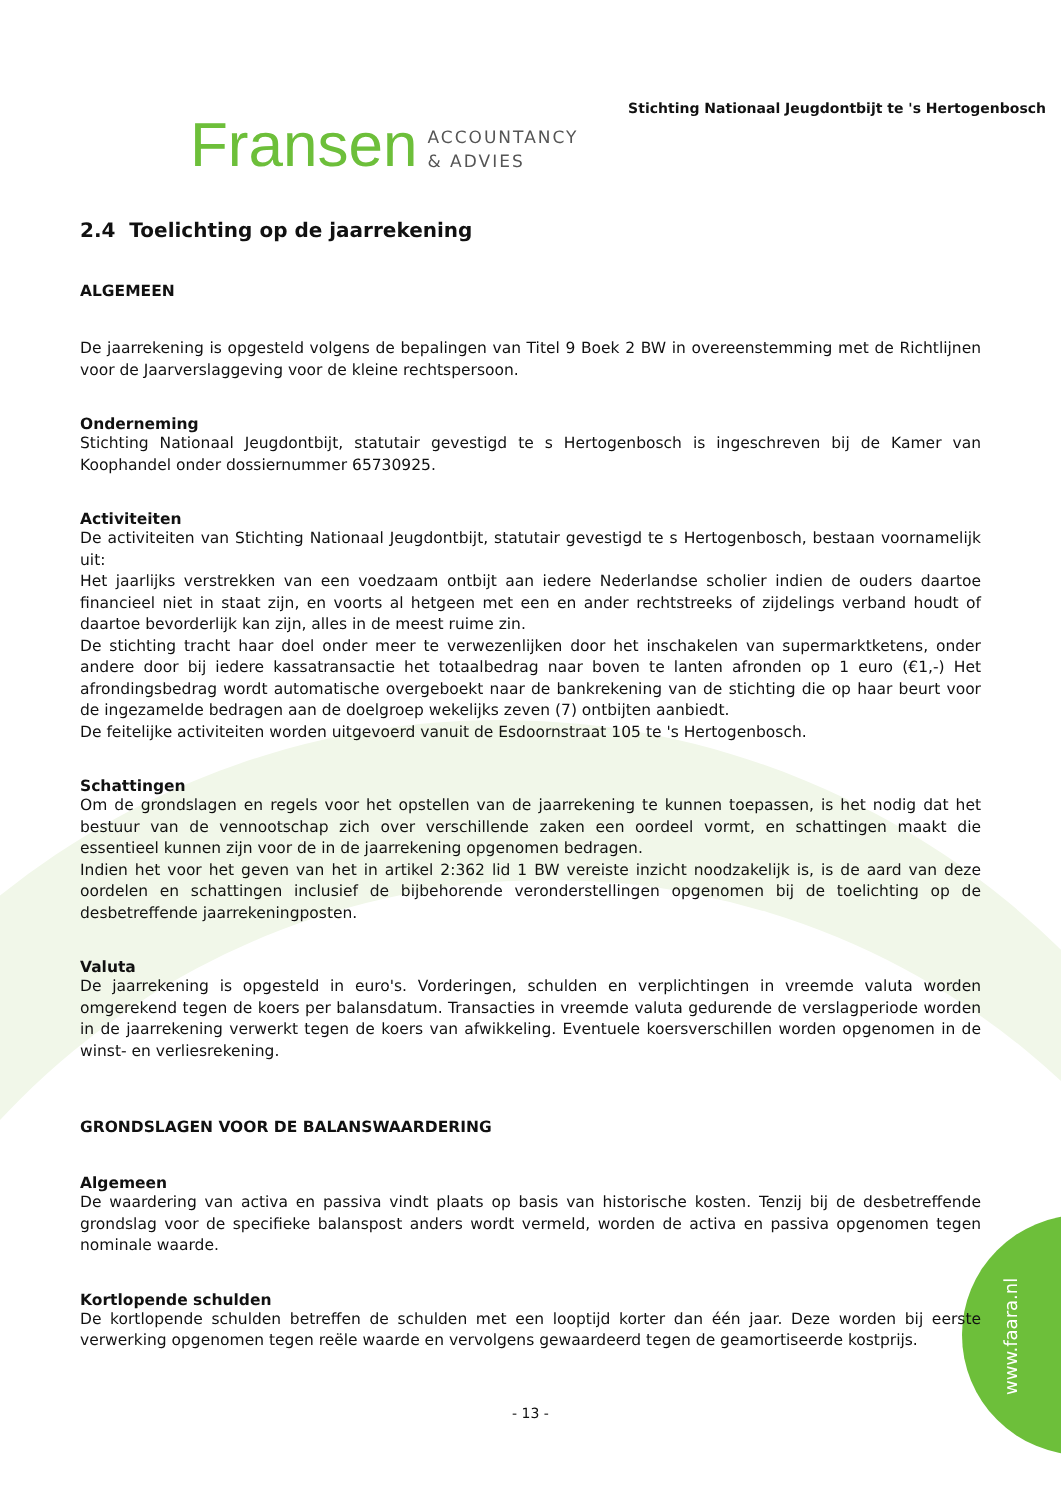www.faara.nl
Fransen ACCOUNTANCY
& ADVIES
Stichting Nationaal Jeugdontbijt te 's Hertogenbosch
2.4 Toelichting op de jaarrekening
ALGEMEEN
De jaarrekening is opgesteld volgens de bepalingen van Titel 9 Boek 2 BW in overeenstemming met de Richtlijnen voor de Jaarverslaggeving voor de kleine rechtspersoon.
Onderneming
Stichting Nationaal Jeugdontbijt, statutair gevestigd te s Hertogenbosch is ingeschreven bij de Kamer van Koophandel onder dossiernummer 65730925.
Activiteiten
De activiteiten van Stichting Nationaal Jeugdontbijt, statutair gevestigd te s Hertogenbosch, bestaan voornamelijk uit:
Het jaarlijks verstrekken van een voedzaam ontbijt aan iedere Nederlandse scholier indien de ouders daartoe financieel niet in staat zijn, en voorts al hetgeen met een en ander rechtstreeks of zijdelings verband houdt of daartoe bevorderlijk kan zijn, alles in de meest ruime zin.
De stichting tracht haar doel onder meer te verwezenlijken door het inschakelen van supermarktketens, onder andere door bij iedere kassatransactie het totaalbedrag naar boven te lanten afronden op 1 euro (€1,-) Het afrondingsbedrag wordt automatische overgeboekt naar de bankrekening van de stichting die op haar beurt voor de ingezamelde bedragen aan de doelgroep wekelijks zeven (7) ontbijten aanbiedt.
De feitelijke activiteiten worden uitgevoerd vanuit de Esdoornstraat 105 te 's Hertogenbosch.
Schattingen
Om de grondslagen en regels voor het opstellen van de jaarrekening te kunnen toepassen, is het nodig dat het bestuur van de vennootschap zich over verschillende zaken een oordeel vormt, en schattingen maakt die essentieel kunnen zijn voor de in de jaarrekening opgenomen bedragen.
Indien het voor het geven van het in artikel 2:362 lid 1 BW vereiste inzicht noodzakelijk is, is de aard van deze oordelen en schattingen inclusief de bijbehorende veronderstellingen opgenomen bij de toelichting op de desbetreffende jaarrekeningposten.
Valuta
De jaarrekening is opgesteld in euro's. Vorderingen, schulden en verplichtingen in vreemde valuta worden omgerekend tegen de koers per balansdatum. Transacties in vreemde valuta gedurende de verslagperiode worden in de jaarrekening verwerkt tegen de koers van afwikkeling. Eventuele koersverschillen worden opgenomen in de winst- en verliesrekening.
GRONDSLAGEN VOOR DE BALANSWAARDERING
Algemeen
De waardering van activa en passiva vindt plaats op basis van historische kosten. Tenzij bij de desbetreffende grondslag voor de specifieke balanspost anders wordt vermeld, worden de activa en passiva opgenomen tegen nominale waarde.
Kortlopende schulden
De kortlopende schulden betreffen de schulden met een looptijd korter dan één jaar. Deze worden bij eerste verwerking opgenomen tegen reële waarde en vervolgens gewaardeerd tegen de geamortiseerde kostprijs.
- 13 -